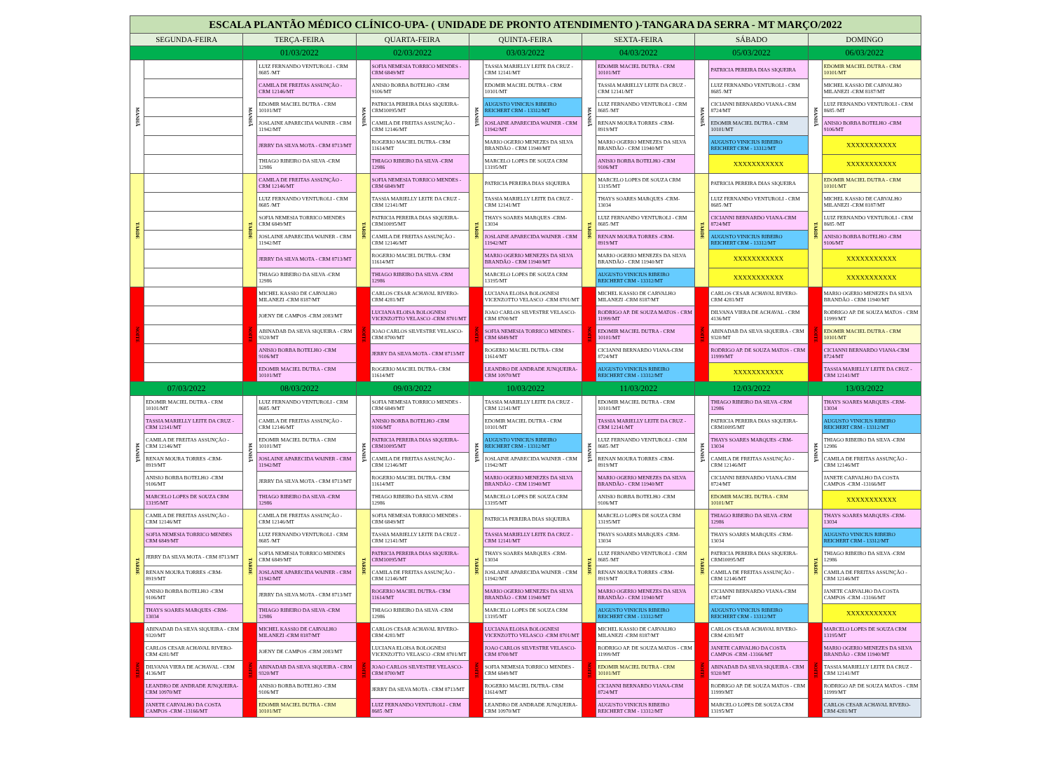| ESCALA PLANTÃO MÉDICO CLÍNICO-UPA- ( UNIDADE DE PRONTO ATENDIMENTO )-TANGARA DA SERRA - MT MARÇO/2022 | | | | | | | | | | | | | |
| --- | --- | --- | --- | --- | --- | --- | --- | --- | --- | --- | --- | --- | --- |
| SEGUNDA-FEIRA | | TERÇA-FEIRA | | QUARTA-FEIRA | | QUINTA-FEIRA | | SEXTA-FEIRA | | SÁBADO | | DOMINGO | |
| | | 01/03/2022 | | 02/03/2022 | | 03/03/2022 | | 04/03/2022 | | 05/03/2022 | | 06/03/2022 | |
| MANHÃ | | MANHÃ | LUIZ FERNANDO VENTUROLI - CRM 8685 /MT | MANHÃ | SOFIA NEMESIA TORRICO MENDES -CRM 6849/MT | MANHÃ | TASSIA MARIELLY LEITE DA CRUZ - CRM 12141/MT | MANHÃ | EDOMIR MACIEL DUTRA - CRM 10101/MT | MANHÃ | PATRICIA PEREIRA DIAS SIQUEIRA | MANHÃ | EDOMIR MACIEL DUTRA - CRM 10101/MT |
| | | | CAMILA DE FREITAS ASSUNÇÃO - CRM 12146/MT | | ANISIO BORBA BOTELHO -CRM 9106/MT | | EDOMIR MACIEL DUTRA - CRM 10101/MT | | TASSIA MARIELLY LEITE DA CRUZ - CRM 12141/MT | | LUIZ FERNANDO VENTUROLI - CRM 8685 /MT | | MICHEL KASSIO DE CARVALHO MILANEZI -CRM 8187/MT |
| | | | EDOMIR MACIEL DUTRA - CRM 10101/MT | | PATRICIA PEREIRA DIAS SIQUEIRA- CRM10095/MT | | AUGUSTO VINICIUS RIBEIRO REICHERT CRM - 13312/MT | | LUIZ FERNANDO VENTUROLI - CRM 8685 /MT | | CICIANNI BERNARDO VIANA-CRM 8724/MT | | LUIZ FERNANDO VENTUROLI - CRM 8685 /MT |
| | | | JOSLAINE APARECIDA WAINER - CRM 11942/MT | | CAMILA DE FREITAS ASSUNÇÃO - CRM 12146/MT | | JOSLAINE APARECIDA WAINER - CRM 11942/MT | | RENAN MOURA TORRES -CRM- 8919/MT | | EDOMIR MACIEL DUTRA - CRM 10101/MT | | ANISIO BORBA BOTELHO -CRM 9106/MT |
| | | | JERRY DA SILVA MOTA - CRM 8713/MT | | ROGERIO MACIEL DUTRA- CRM 11614/MT | | MARIO OGERIO MENEZES DA SILVA BRANDÃO - CRM 11940/MT | | MARIO OGERIO MENEZES DA SILVA BRANDÃO - CRM 11940/MT | | AUGUSTO VINICIUS RIBEIRO REICHERT CRM - 13312/MT | | XXXXXXXXXXX |
| | | | THIAGO RIBEIRO DA SILVA -CRM 12986 | | THIAGO RIBEIRO DA SILVA -CRM 12986 | | MARCELO LOPES DE SOUZA CRM 13195/MT | | ANISIO BORBA BOTELHO -CRM 9106/MT | | XXXXXXXXXXX | | XXXXXXXXXXX |
| TARDE | | TARDE | CAMILA DE FREITAS ASSUNÇÃO - CRM 12146/MT | TARDE | SOFIA NEMESIA TORRICO MENDES -CRM 6849/MT | TARDE | PATRICIA PEREIRA DIAS SIQUEIRA | TARDE | MARCELO LOPES DE SOUZA CRM 13195/MT | TARDE | PATRICIA PEREIRA DIAS SIQUEIRA | TARDE | EDOMIR MACIEL DUTRA - CRM 10101/MT |
| | | | LUIZ FERNANDO VENTUROLI - CRM 8685 /MT | | TASSIA MARIELLY LEITE DA CRUZ - CRM 12141/MT | | TASSIA MARIELLY LEITE DA CRUZ - CRM 12141/MT | | THAYS SOARES MARQUES -CRM- 13034 | | LUIZ FERNANDO VENTUROLI - CRM 8685 /MT | | MICHEL KASSIO DE CARVALHO MILANEZI -CRM 8187/MT |
| | | | SOFIA NEMESIA TORRICO MENDES CRM 6849/MT | | PATRICIA PEREIRA DIAS SIQUEIRA- CRM10095/MT | | THAYS SOARES MARQUES -CRM- 13034 | | LUIZ FERNANDO VENTUROLI - CRM 8685 /MT | | CICIANNI BERNARDO VIANA-CRM 8724/MT | | LUIZ FERNANDO VENTUROLI - CRM 8685 /MT |
| | | | JOSLAINE APARECIDA WAINER - CRM 11942/MT | | CAMILA DE FREITAS ASSUNÇÃO - CRM 12146/MT | | JOSLAINE APARECIDA WAINER - CRM 11942/MT | | RENAN MOURA TORRES -CRM- 8919/MT | | AUGUSTO VINICIUS RIBEIRO REICHERT CRM - 13312/MT | | ANISIO BORBA BOTELHO -CRM 9106/MT |
| | | | JERRY DA SILVA MOTA - CRM 8713/MT | | ROGERIO MACIEL DUTRA- CRM 11614/MT | | MARIO OGERIO MENEZES DA SILVA BRANDÃO - CRM 11940/MT | | MARIO OGERIO MENEZES DA SILVA BRANDÃO - CRM 11940/MT | | XXXXXXXXXXX | | XXXXXXXXXXX |
| | | | THIAGO RIBEIRO DA SILVA -CRM 12986 | | THIAGO RIBEIRO DA SILVA -CRM 12986 | | MARCELO LOPES DE SOUZA CRM 13195/MT | | AUGUSTO VINICIUS RIBEIRO REICHERT CRM - 13312/MT | | XXXXXXXXXXX | | XXXXXXXXXXX |
| NOITE | | NOITE | MICHEL KASSIO DE CARVALHO MILANEZI -CRM 8187/MT | NOITE | CARLOS CESAR ACHAVAL RIVERO- CRM 4281/MT | NOITE | LUCIANA ELOISA BOLOGNESI VICENZOTTO VELASCO -CRM 8701/MT | NOITE | MICHEL KASSIO DE CARVALHO MILANEZI -CRM 8187/MT | NOITE | CARLOS CESAR ACHAVAL RIVERO- CRM 4281/MT | NOITE | MARIO OGERIO MENEZES DA SILVA BRANDÃO - CRM 11940/MT |
| | | | JOENY DE CAMPOS -CRM 2083/MT | | LUCIANA ELOISA BOLOGNESI VICENZOTTO VELASCO -CRM 8701/MT | | JOAO CARLOS SILVESTRE VELASCO-CRM 8700/MT | | RODRIGO AP. DE SOUZA MATOS - CRM 11999/MT | | DILVANA VIERA DE ACHAVAL - CRM 4136/MT | | RODRIGO AP. DE SOUZA MATOS - CRM 11999/MT |
| | | | ABINADAB DA SILVA SIQUEIRA - CRM 9320/MT | | JOAO CARLOS SILVESTRE VELASCO-CRM 8700/MT | | SOFIA NEMESIA TORRICO MENDES -CRM 6849/MT | | EDOMIR MACIEL DUTRA - CRM 10101/MT | | ABINADAB DA SILVA SIQUEIRA - CRM 9320/MT | | EDOMIR MACIEL DUTRA - CRM 10101/MT |
| | | | ANISIO BORBA BOTELHO -CRM 9106/MT | | JERRY DA SILVA MOTA - CRM 8713/MT | | ROGERIO MACIEL DUTRA- CRM 11614/MT | | CICIANNI BERNARDO VIANA-CRM 8724/MT | | RODRIGO AP. DE SOUZA MATOS - CRM 11999/MT | | CICIANNI BERNARDO VIANA-CRM 8724/MT |
| | | | EDOMIR MACIEL DUTRA - CRM 10101/MT | | ROGERIO MACIEL DUTRA- CRM 11614/MT | | LEANDRO DE ANDRADE JUNQUEIRA- CRM 10970/MT | | AUGUSTO VINICIUS RIBEIRO REICHERT CRM - 13312/MT | | XXXXXXXXXXX | | TASSIA MARIELLY LEITE DA CRUZ - CRM 12141/MT |
| 07/03/2022 | | 08/03/2022 | | 09/03/2022 | | 10/03/2022 | | 11/03/2022 | | 12/03/2022 | | 13/03/2022 | |
| MANHÃ | EDOMIR MACIEL DUTRA - CRM 10101/MT | MANHÃ | LUIZ FERNANDO VENTUROLI - CRM 8685 /MT | MANHÃ | SOFIA NEMESIA TORRICO MENDES -CRM 6849/MT | MANHÃ | TASSIA MARIELLY LEITE DA CRUZ - CRM 12141/MT | MANHÃ | EDOMIR MACIEL DUTRA - CRM 10101/MT | MANHÃ | THIAGO RIBEIRO DA SILVA -CRM 12986 | MANHÃ | THAYS SOARES MARQUES -CRM- 13034 |
| | TASSIA MARIELLY LEITE DA CRUZ - CRM 12141/MT | | CAMILA DE FREITAS ASSUNÇÃO - CRM 12146/MT | | ANISIO BORBA BOTELHO -CRM 9106/MT | | EDOMIR MACIEL DUTRA - CRM 10101/MT | | TASSIA MARIELLY LEITE DA CRUZ - CRM 12141/MT | | PATRICIA PEREIRA DIAS SIQUEIRA- CRM10095/MT | | AUGUSTO VINICIUS RIBEIRO REICHERT CRM - 13312/MT |
| | CAMILA DE FREITAS ASSUNÇÃO - CRM 12146/MT | | EDOMIR MACIEL DUTRA - CRM 10101/MT | | PATRICIA PEREIRA DIAS SIQUEIRA- CRM10095/MT | | AUGUSTO VINICIUS RIBEIRO REICHERT CRM - 13312/MT | | LUIZ FERNANDO VENTUROLI - CRM 8685 /MT | | THAYS SOARES MARQUES -CRM- 13034 | | THIAGO RIBEIRO DA SILVA -CRM 12986 |
| | RENAN MOURA TORRES -CRM- 8919/MT | | JOSLAINE APARECIDA WAINER - CRM 11942/MT | | CAMILA DE FREITAS ASSUNÇÃO - CRM 12146/MT | | JOSLAINE APARECIDA WAINER - CRM 11942/MT | | RENAN MOURA TORRES -CRM- 8919/MT | | CAMILA DE FREITAS ASSUNÇÃO - CRM 12146/MT | | CAMILA DE FREITAS ASSUNÇÃO - CRM 12146/MT |
| | ANISIO BORBA BOTELHO -CRM 9106/MT | | JERRY DA SILVA MOTA - CRM 8713/MT | | ROGERIO MACIEL DUTRA- CRM 11614/MT | | MARIO OGERIO MENEZES DA SILVA BRANDÃO - CRM 11940/MT | | MARIO OGERIO MENEZES DA SILVA BRANDÃO - CRM 11940/MT | | CICIANNI BERNARDO VIANA-CRM 8724/MT | | JANETE CARVALHO DA COSTA CAMPOS -CRM -13166/MT |
| | MARCELO LOPES DE SOUZA CRM 13195/MT | | THIAGO RIBEIRO DA SILVA -CRM 12986 | | THIAGO RIBEIRO DA SILVA -CRM 12986 | | MARCELO LOPES DE SOUZA CRM 13195/MT | | ANISIO BORBA BOTELHO -CRM 9106/MT | | EDOMIR MACIEL DUTRA - CRM 10101/MT | | XXXXXXXXXXX |
| TARDE | CAMILA DE FREITAS ASSUNÇÃO - CRM 12146/MT | TARDE | CAMILA DE FREITAS ASSUNÇÃO - CRM 12146/MT | TARDE | SOFIA NEMESIA TORRICO MENDES -CRM 6849/MT | TARDE | PATRICIA PEREIRA DIAS SIQUEIRA | TARDE | MARCELO LOPES DE SOUZA CRM 13195/MT | TARDE | THIAGO RIBEIRO DA SILVA -CRM 12986 | TARDE | THAYS SOARES MARQUES -CRM- 13034 |
| | SOFIA NEMESIA TORRICO MENDES CRM 6849/MT | | LUIZ FERNANDO VENTUROLI - CRM 8685 /MT | | TASSIA MARIELLY LEITE DA CRUZ - CRM 12141/MT | | TASSIA MARIELLY LEITE DA CRUZ - CRM 12141/MT | | THAYS SOARES MARQUES -CRM- 13034 | | THAYS SOARES MARQUES -CRM- 13034 | | AUGUSTO VINICIUS RIBEIRO REICHERT CRM - 13312/MT |
| | JERRY DA SILVA MOTA - CRM 8713/MT | | SOFIA NEMESIA TORRICO MENDES CRM 6849/MT | | PATRICIA PEREIRA DIAS SIQUEIRA- CRM10095/MT | | THAYS SOARES MARQUES -CRM- 13034 | | LUIZ FERNANDO VENTUROLI - CRM 8685 /MT | | PATRICIA PEREIRA DIAS SIQUEIRA- CRM10095/MT | | THIAGO RIBEIRO DA SILVA -CRM 12986 |
| | RENAN MOURA TORRES -CRM- 8919/MT | | JOSLAINE APARECIDA WAINER - CRM 11942/MT | | CAMILA DE FREITAS ASSUNÇÃO - CRM 12146/MT | | JOSLAINE APARECIDA WAINER - CRM 11942/MT | | RENAN MOURA TORRES -CRM- 8919/MT | | CAMILA DE FREITAS ASSUNÇÃO - CRM 12146/MT | | CAMILA DE FREITAS ASSUNÇÃO - CRM 12146/MT |
| | ANISIO BORBA BOTELHO -CRM 9106/MT | | JERRY DA SILVA MOTA - CRM 8713/MT | | ROGERIO MACIEL DUTRA- CRM 11614/MT | | MARIO OGERIO MENEZES DA SILVA BRANDÃO - CRM 11940/MT | | MARIO OGERIO MENEZES DA SILVA BRANDÃO - CRM 11940/MT | | CICIANNI BERNARDO VIANA-CRM 8724/MT | | JANETE CARVALHO DA COSTA CAMPOS -CRM -13166/MT |
| | THAYS SOARES MARQUES -CRM- 13034 | | THIAGO RIBEIRO DA SILVA -CRM 12986 | | THIAGO RIBEIRO DA SILVA -CRM 12986 | | MARCELO LOPES DE SOUZA CRM 13195/MT | | AUGUSTO VINICIUS RIBEIRO REICHERT CRM - 13312/MT | | AUGUSTO VINICIUS RIBEIRO REICHERT CRM - 13312/MT | | XXXXXXXXXXX |
| NOITE | ABINADAB DA SILVA SIQUEIRA - CRM 9320/MT | NOITE | MICHEL KASSIO DE CARVALHO MILANEZI -CRM 8187/MT | NOITE | CARLOS CESAR ACHAVAL RIVERO- CRM 4281/MT | NOITE | LUCIANA ELOISA BOLOGNESI VICENZOTTO VELASCO -CRM 8701/MT | NOITE | MICHEL KASSIO DE CARVALHO MILANEZI -CRM 8187/MT | NOITE | CARLOS CESAR ACHAVAL RIVERO- CRM 4281/MT | NOITE | MARCELO LOPES DE SOUZA CRM 13195/MT |
| | CARLOS CESAR ACHAVAL RIVERO- CRM 4281/MT | | JOENY DE CAMPOS -CRM 2083/MT | | LUCIANA ELOISA BOLOGNESI VICENZOTTO VELASCO -CRM 8701/MT | | JOAO CARLOS SILVESTRE VELASCO-CRM 8700/MT | | RODRIGO AP. DE SOUZA MATOS - CRM 11999/MT | | JANETE CARVALHO DA COSTA CAMPOS -CRM -13166/MT | | MARIO OGERIO MENEZES DA SILVA BRANDÃO - CRM 11940/MT |
| | DILVANA VIERA DE ACHAVAL - CRM 4136/MT | | ABINADAB DA SILVA SIQUEIRA - CRM 9320/MT | | JOAO CARLOS SILVESTRE VELASCO-CRM 8700/MT | | SOFIA NEMESIA TORRICO MENDES -CRM 6849/MT | | EDOMIR MACIEL DUTRA - CRM 10101/MT | | ABINADAB DA SILVA SIQUEIRA - CRM 9320/MT | | TASSIA MARIELLY LEITE DA CRUZ - CRM 12141/MT |
| | LEANDRO DE ANDRADE JUNQUEIRA- CRM 10970/MT | | ANISIO BORBA BOTELHO -CRM 9106/MT | | JERRY DA SILVA MOTA - CRM 8713/MT | | ROGERIO MACIEL DUTRA- CRM 11614/MT | | CICIANNI BERNARDO VIANA-CRM 8724/MT | | RODRIGO AP. DE SOUZA MATOS - CRM 11999/MT | | RODRIGO AP. DE SOUZA MATOS - CRM 11999/MT |
| | JANETE CARVALHO DA COSTA CAMPOS -CRM -13166/MT | | EDOMIR MACIEL DUTRA - CRM 10101/MT | | LUIZ FERNANDO VENTUROLI - CRM 8685 /MT | | LEANDRO DE ANDRADE JUNQUEIRA- CRM 10970/MT | | AUGUSTO VINICIUS RIBEIRO REICHERT CRM - 13312/MT | | MARCELO LOPES DE SOUZA CRM 13195/MT | | CARLOS CESAR ACHAVAL RIVERO- CRM 4281/MT |